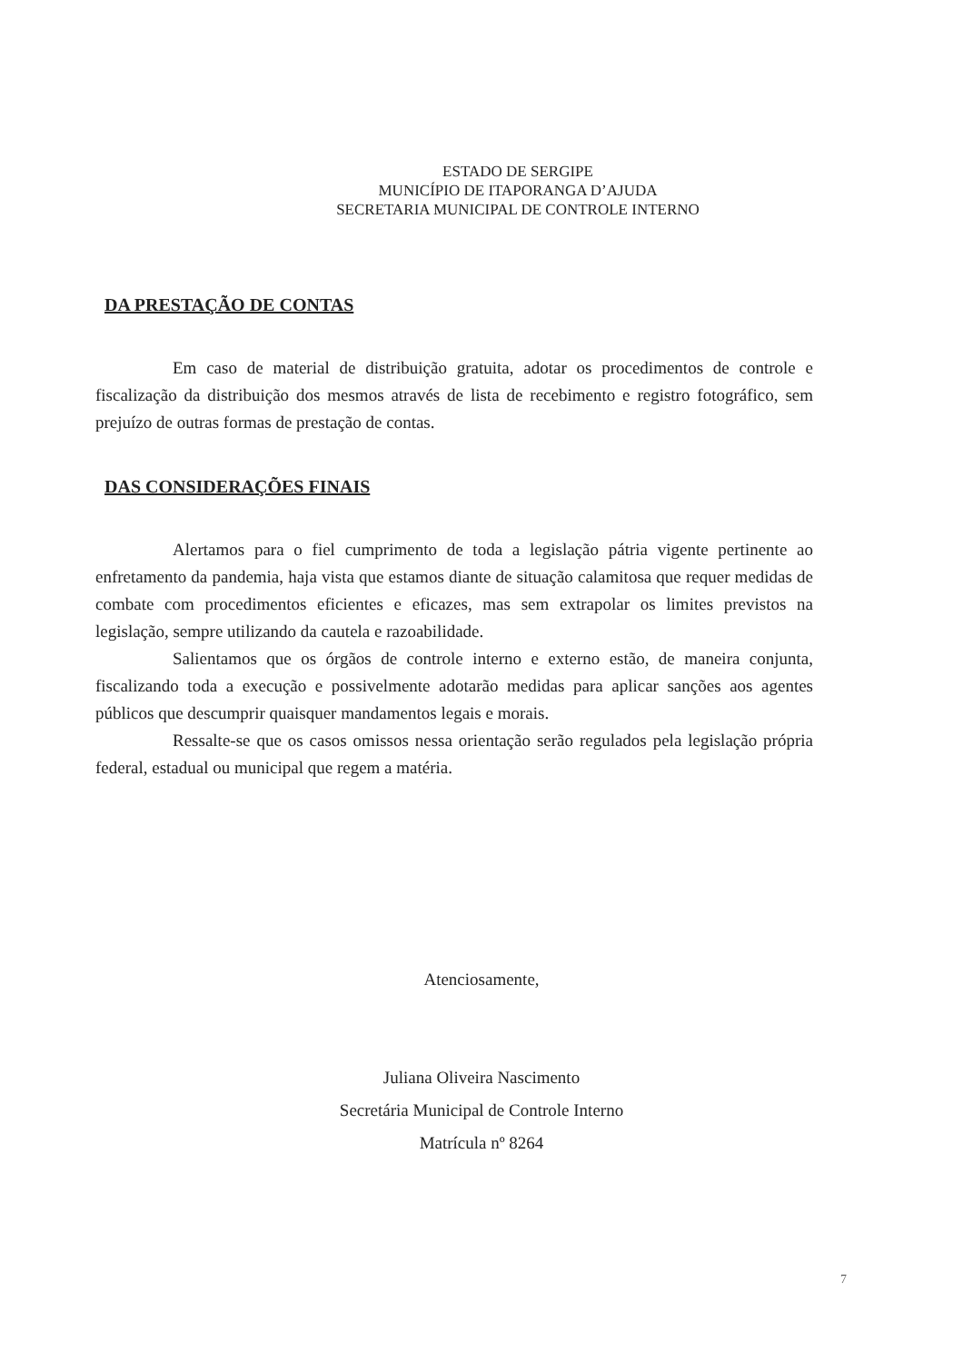ESTADO DE SERGIPE
MUNICÍPIO DE ITAPORANGA D’AJUDA
SECRETARIA MUNICIPAL DE CONTROLE INTERNO
DA PRESTAÇÃO DE CONTAS
Em caso de material de distribuição gratuita, adotar os procedimentos de controle e fiscalização da distribuição dos mesmos através de lista de recebimento e registro fotográfico, sem prejuízo de outras formas de prestação de contas.
DAS CONSIDERAÇÕES FINAIS
Alertamos para o fiel cumprimento de toda a legislação pátria vigente pertinente ao enfretamento da pandemia, haja vista que estamos diante de situação calamitosa que requer medidas de combate com procedimentos eficientes e eficazes, mas sem extrapolar os limites previstos na legislação, sempre utilizando da cautela e razoabilidade.
Salientamos que os órgãos de controle interno e externo estão, de maneira conjunta, fiscalizando toda a execução e possivelmente adotarão medidas para aplicar sanções aos agentes públicos que descumprir quaisquer mandamentos legais e morais.
Ressalte-se que os casos omissos nessa orientação serão regulados pela legislação própria federal, estadual ou municipal que regem a matéria.
Atenciosamente,
Juliana Oliveira Nascimento
Secretária Municipal de Controle Interno
Matrícula nº 8264
7